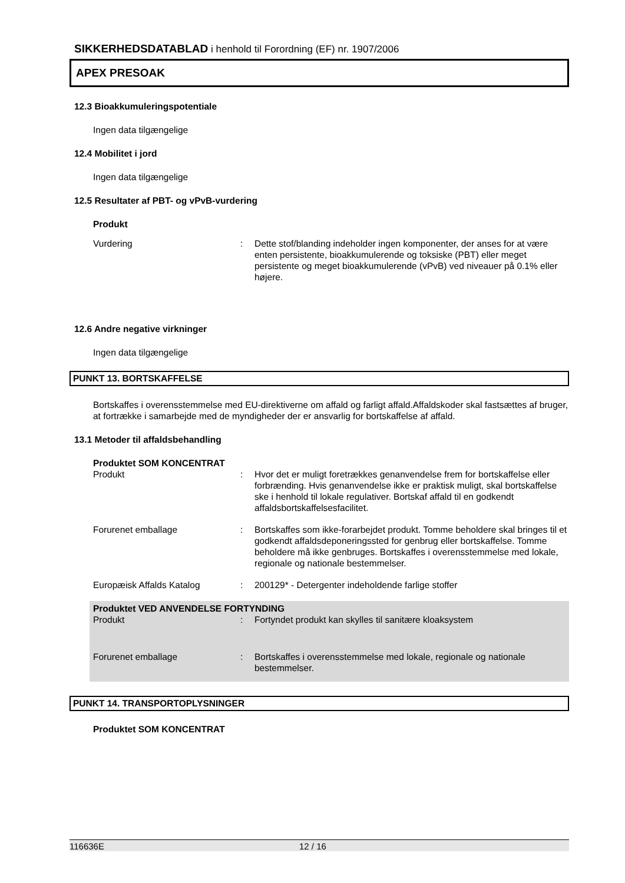SIKKERHEDSDATABLAD i henhold til Forordning (EF) nr. 1907/2006
APEX PRESOAK
12.3 Bioakkumuleringspotentiale
Ingen data tilgængelige
12.4 Mobilitet i jord
Ingen data tilgængelige
12.5 Resultater af PBT- og vPvB-vurdering
Produkt
Vurdering : Dette stof/blanding indeholder ingen komponenter, der anses for at være enten persistente, bioakkumulerende og toksiske (PBT) eller meget persistente og meget bioakkumulerende (vPvB) ved niveauer på 0.1% eller højere.
12.6 Andre negative virkninger
Ingen data tilgængelige
PUNKT 13. BORTSKAFFELSE
Bortskaffes i overensstemmelse med EU-direktiverne om affald og farligt affald.Affaldskoder skal fastsættes af bruger, at fortrække i samarbejde med de myndigheder der er ansvarlig for bortskaffelse af affald.
13.1 Metoder til affaldsbehandling
Produktet SOM KONCENTRAT
Produkt : Hvor det er muligt foretrækkes genanvendelse frem for bortskaffelse eller forbrænding. Hvis genanvendelse ikke er praktisk muligt, skal bortskaffelse ske i henhold til lokale regulativer. Bortskaf affald til en godkendt affaldsbortskaffelsesfacilitet.
Forurenet emballage : Bortskaffes som ikke-forarbejdet produkt. Tomme beholdere skal bringes til et godkendt affaldsdeponeringssted for genbrug eller bortskaffelse. Tomme beholdere må ikke genbruges. Bortskaffes i overensstemmelse med lokale, regionale og nationale bestemmelser.
Europæisk Affalds Katalog : 200129* - Detergenter indeholdende farlige stoffer
Produktet VED ANVENDELSE FORTYNDING
Produkt : Fortyndet produkt kan skylles til sanitære kloaksystem
Forurenet emballage : Bortskaffes i overensstemmelse med lokale, regionale og nationale bestemmelser.
PUNKT 14. TRANSPORTOPLYSNINGER
Produktet SOM KONCENTRAT
116636E 12 / 16